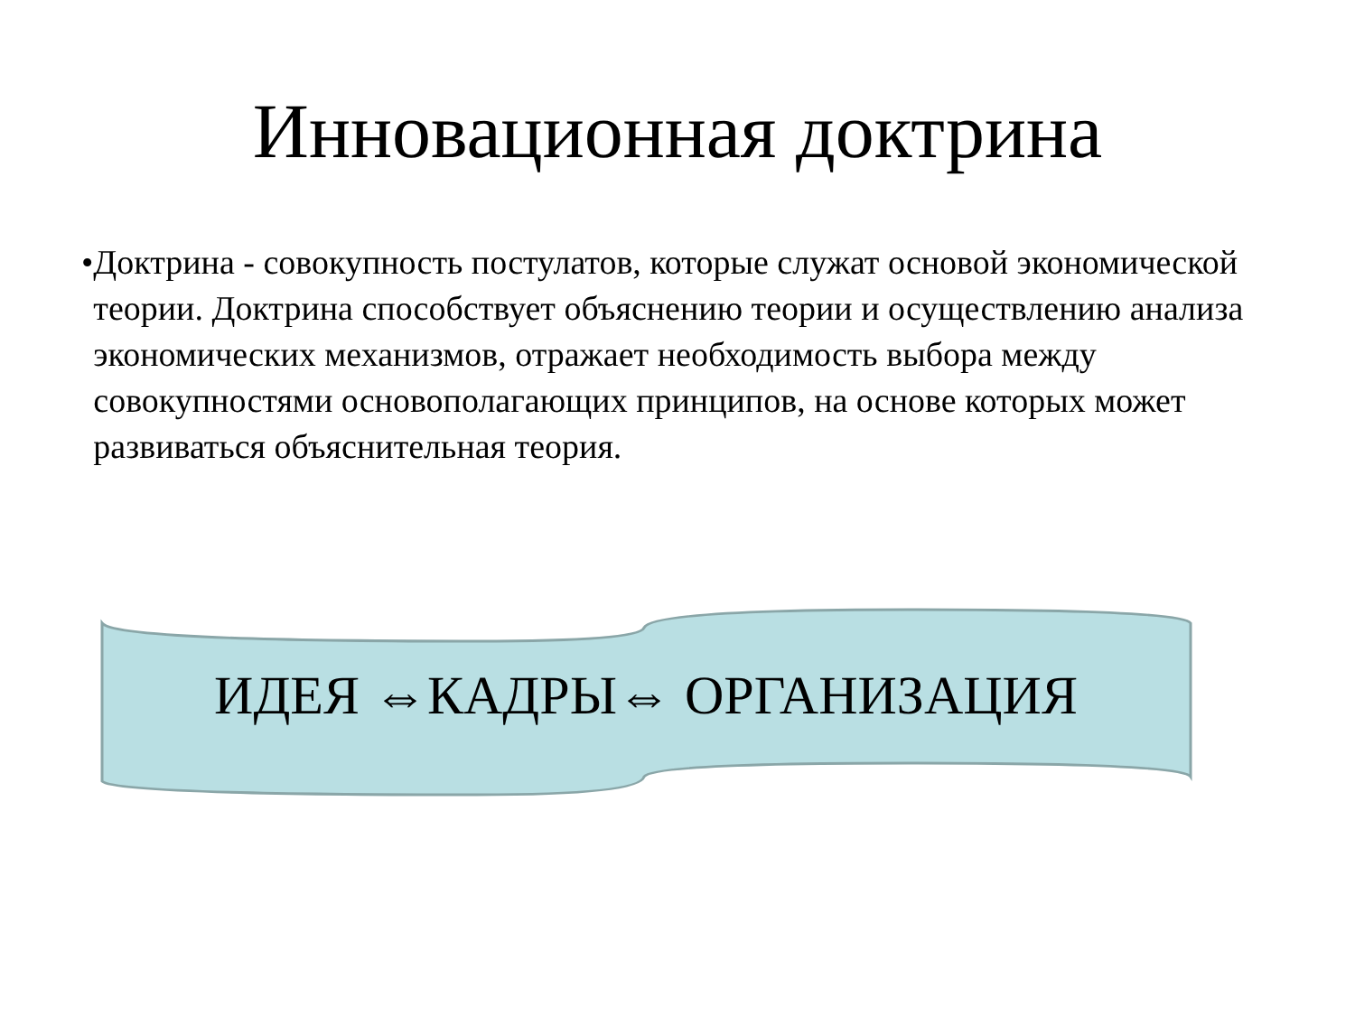Инновационная доктрина
• Доктрина - совокупность постулатов, которые служат основой экономической теории. Доктрина способствует объяснению теории и осуществлению анализа экономических механизмов, отражает необходимость выбора между совокупностями основополагающих принципов, на основе которых может развиваться объяснительная теория.
ИДЕЯ ⇔КАДРЫ⇔ ОРГАНИЗАЦИЯ